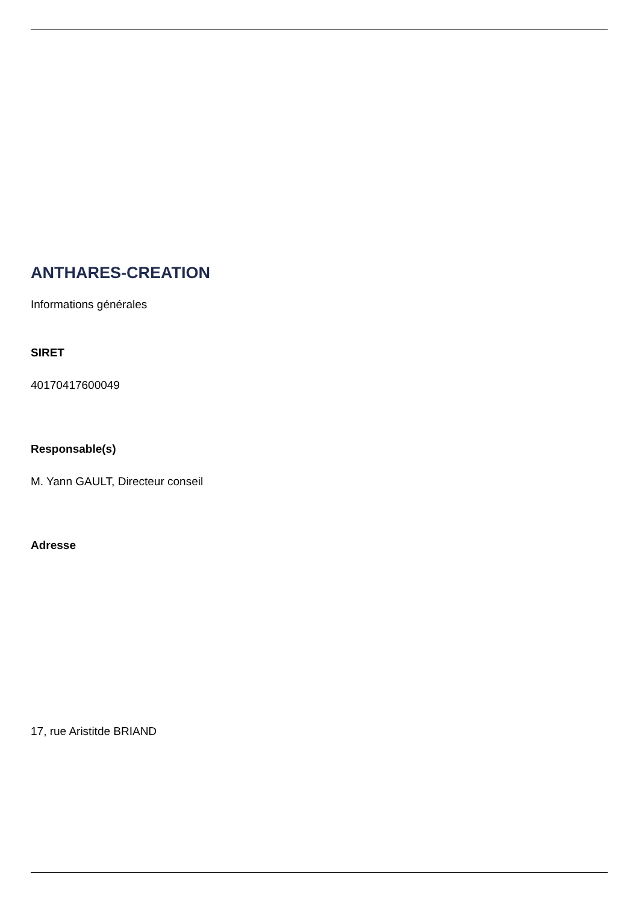ANTHARES-CREATION
Informations générales
SIRET
40170417600049
Responsable(s)
M. Yann GAULT, Directeur conseil
Adresse
17, rue Aristitde BRIAND